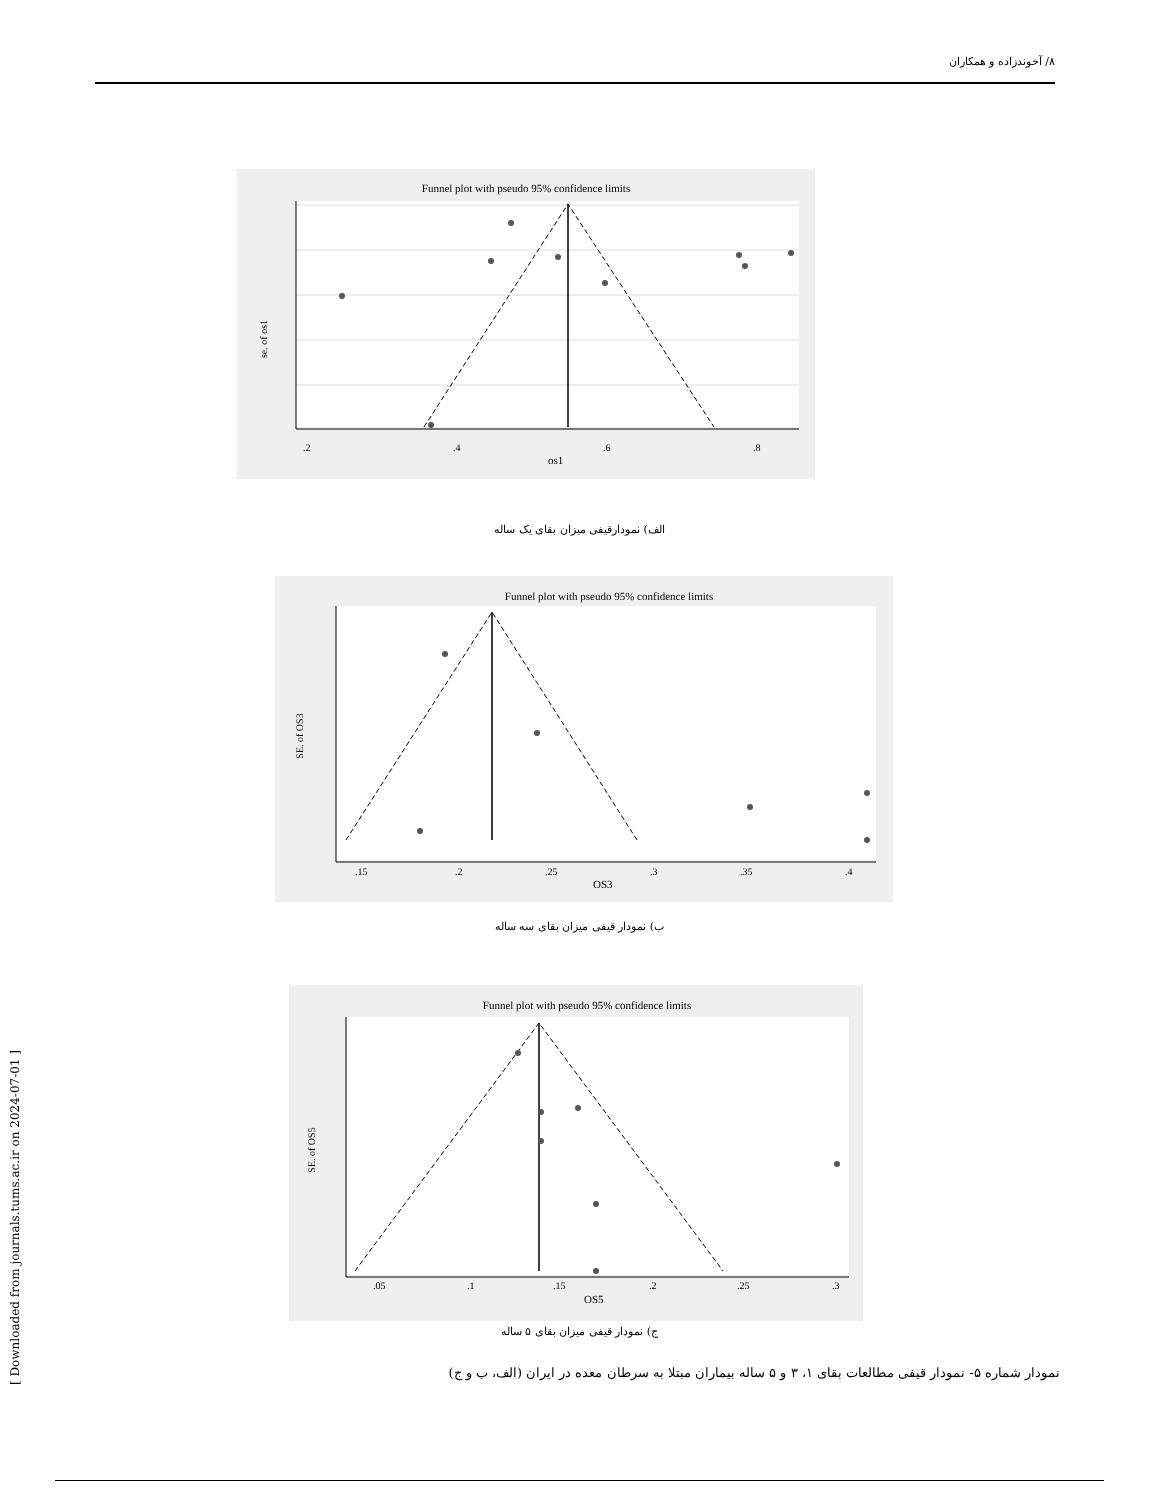۸/ آخوندزاده و همکاران
Funnel plot with pseudo 95% confidence limits
.2
.4
.6
.8
os1
se. of os1
الف) نمودارقیفی میزان بقای یک ساله
Funnel plot with pseudo 95% confidence limits
.15
.2
.25
.3
.35
.4
OS3
SE. of OS3
ب) نمودار قیفی میزان بقای سه ساله
Funnel plot with pseudo 95% confidence limits
.05
.1
.15
.2
.25
.3
OS5
SE. of OS5
ج) نمودار قیفی میزان بقای ۵ ساله
نمودار شماره ۵- نمودار قیفی مطالعات بقای ۱، ۳ و ۵ ساله بیماران مبتلا به سرطان معده در ایران (الف، ب و ج)
[ Downloaded from journals.tums.ac.ir on 2024-07-01 ]